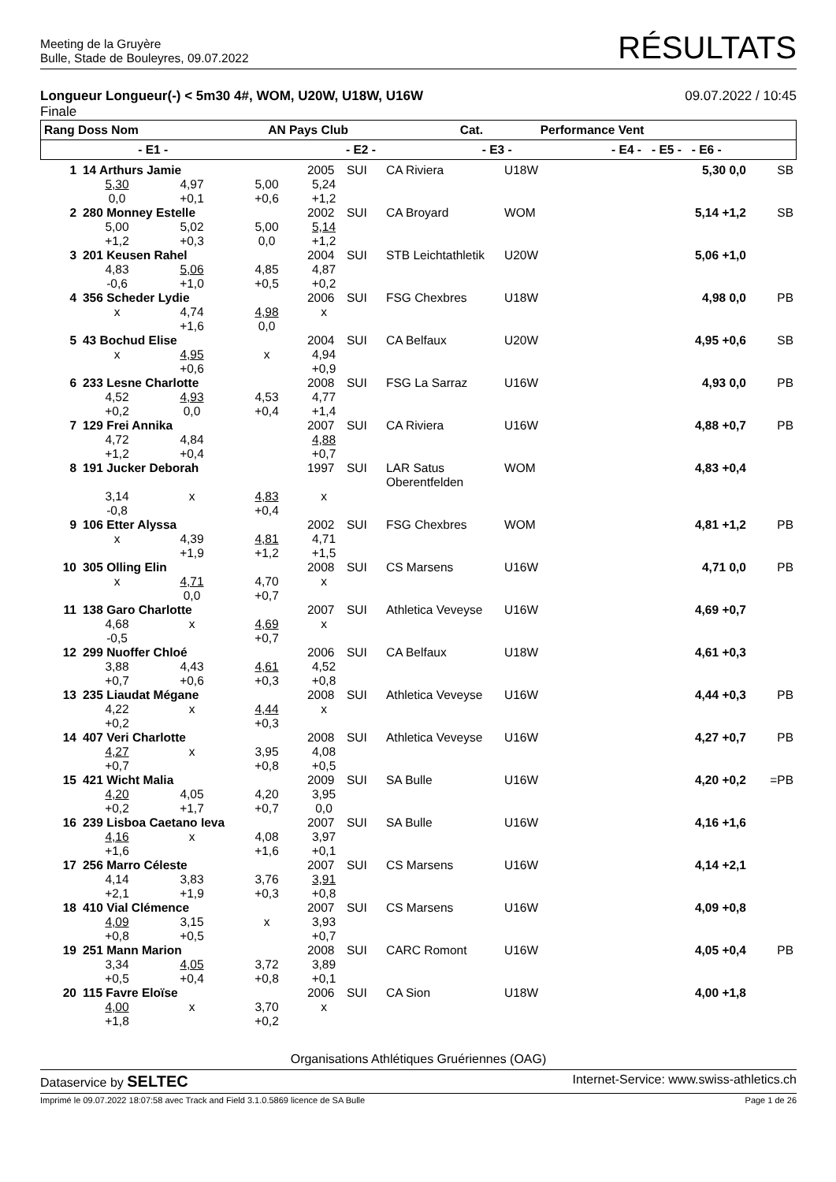Meeting de la Gruyère
Bulle, Stade de Bouleyres, 09.07.2022
RÉSULTATS
Longueur Longueur(-) < 5m30 4#, WOM, U20W, U18W, U16W
Finale
09.07.2022 / 10:45
| Rang Doss Nom | AN Pays Club | Cat. | Performance Vent |
| --- | --- | --- | --- |
| - E1 - | - E2 - | - E3 - | - E4 - - E5 - - E6 - |
| 1 | 14 Arthurs Jamie | | | 2005 | SUI | CA Riviera | U18W | 5,30 0,0 | SB |
| | 5,30 0,0 | 4,97 +0,1 | 5,00 +0,6 | 5,24 +1,2 | | | | | |
| 2 | 280 Monney Estelle | | | 2002 | SUI | CA Broyard | WOM | 5,14 +1,2 | SB |
| | 5,00 +1,2 | 5,02 +0,3 | 5,00 0,0 | 5,14 +1,2 | | | | | |
| 3 | 201 Keusen Rahel | | | 2004 | SUI | STB Leichtathletik | U20W | 5,06 +1,0 | |
| | 4,83 -0,6 | 5,06 +1,0 | 4,85 +0,5 | 4,87 +0,2 | | | | | |
| 4 | 356 Scheder Lydie | | | 2006 | SUI | FSG Chexbres | U18W | 4,98 0,0 | PB |
| | x | 4,74 +1,6 | 4,98 0,0 | x | | | | | |
| 5 | 43 Bochud Elise | | | 2004 | SUI | CA Belfaux | U20W | 4,95 +0,6 | SB |
| | x | 4,95 +0,6 | x | 4,94 +0,9 | | | | | |
| 6 | 233 Lesne Charlotte | | | 2008 | SUI | FSG La Sarraz | U16W | 4,93 0,0 | PB |
| | 4,52 +0,2 | 4,93 0,0 | 4,53 +0,4 | 4,77 +1,4 | | | | | |
| 7 | 129 Frei Annika | | | 2007 | SUI | CA Riviera | U16W | 4,88 +0,7 | PB |
| | 4,72 +1,2 | 4,84 +0,4 | | 4,88 +0,7 | | | | | |
| 8 | 191 Jucker Deborah | | | 1997 | SUI | LAR Satus Oberentfelden | WOM | 4,83 +0,4 | |
| | 3,14 -0,8 | x | 4,83 +0,4 | x | | | | | |
| 9 | 106 Etter Alyssa | | | 2002 | SUI | FSG Chexbres | WOM | 4,81 +1,2 | PB |
| | x | 4,39 +1,9 | 4,81 +1,2 | 4,71 +1,5 | | | | | |
| 10 | 305 Olling Elin | | | 2008 | SUI | CS Marsens | U16W | 4,71 0,0 | PB |
| | x | 4,71 0,0 | 4,70 +0,7 | x | | | | | |
| 11 | 138 Garo Charlotte | | | 2007 | SUI | Athletica Veveyse | U16W | 4,69 +0,7 | |
| | 4,68 -0,5 | x | 4,69 +0,7 | x | | | | | |
| 12 | 299 Nuoffer Chloé | | | 2006 | SUI | CA Belfaux | U18W | 4,61 +0,3 | |
| | 3,88 +0,7 | 4,43 +0,6 | 4,61 +0,3 | 4,52 +0,8 | | | | | |
| 13 | 235 Liaudat Mégane | | | 2008 | SUI | Athletica Veveyse | U16W | 4,44 +0,3 | PB |
| | 4,22 +0,2 | x | 4,44 +0,3 | x | | | | | |
| 14 | 407 Veri Charlotte | | | 2008 | SUI | Athletica Veveyse | U16W | 4,27 +0,7 | PB |
| | 4,27 +0,7 | x | 3,95 +0,8 | 4,08 +0,5 | | | | | |
| 15 | 421 Wicht Malia | | | 2009 | SUI | SA Bulle | U16W | 4,20 +0,2 | =PB |
| | 4,20 +0,2 | 4,05 +1,7 | 4,20 +0,7 | 3,95 0,0 | | | | | |
| 16 | 239 Lisboa Caetano Ieva | | | 2007 | SUI | SA Bulle | U16W | 4,16 +1,6 | |
| | 4,16 +1,6 | x | 4,08 +1,6 | 3,97 +0,1 | | | | | |
| 17 | 256 Marro Céleste | | | 2007 | SUI | CS Marsens | U16W | 4,14 +2,1 | |
| | 4,14 +2,1 | 3,83 +1,9 | 3,76 +0,3 | 3,91 +0,8 | | | | | |
| 18 | 410 Vial Clémence | | | 2007 | SUI | CS Marsens | U16W | 4,09 +0,8 | |
| | 4,09 +0,8 | 3,15 +0,5 | x | 3,93 +0,7 | | | | | |
| 19 | 251 Mann Marion | | | 2008 | SUI | CARC Romont | U16W | 4,05 +0,4 | PB |
| | 3,34 +0,5 | 4,05 +0,4 | 3,72 +0,8 | 3,89 +0,1 | | | | | |
| 20 | 115 Favre Eloïse | | | 2006 | SUI | CA Sion | U18W | 4,00 +1,8 | |
| | 4,00 +1,8 | x | 3,70 +0,2 | x | | | | | |
Organisations Athlétiques Gruériennes (OAG)
Dataservice by SELTEC
Internet-Service: www.swiss-athletics.ch
Imprimé le 09.07.2022 18:07:58 avec Track and Field 3.1.0.5869 licence de SA Bulle
Page 1 de 26